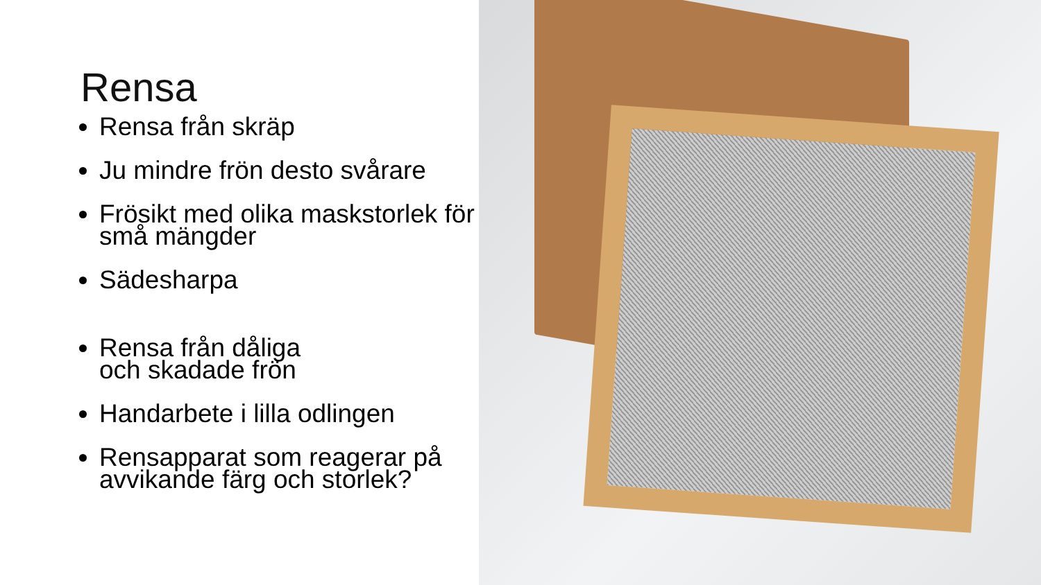Rensa
Rensa från skräp
Ju mindre frön desto svårare
Frösikt med olika maskstorlek för små mängder
Sädesharpa
Rensa från dåliga
och skadade frön
Handarbete i lilla odlingen
Rensapparat som reagerar på avvikande färg och storlek?